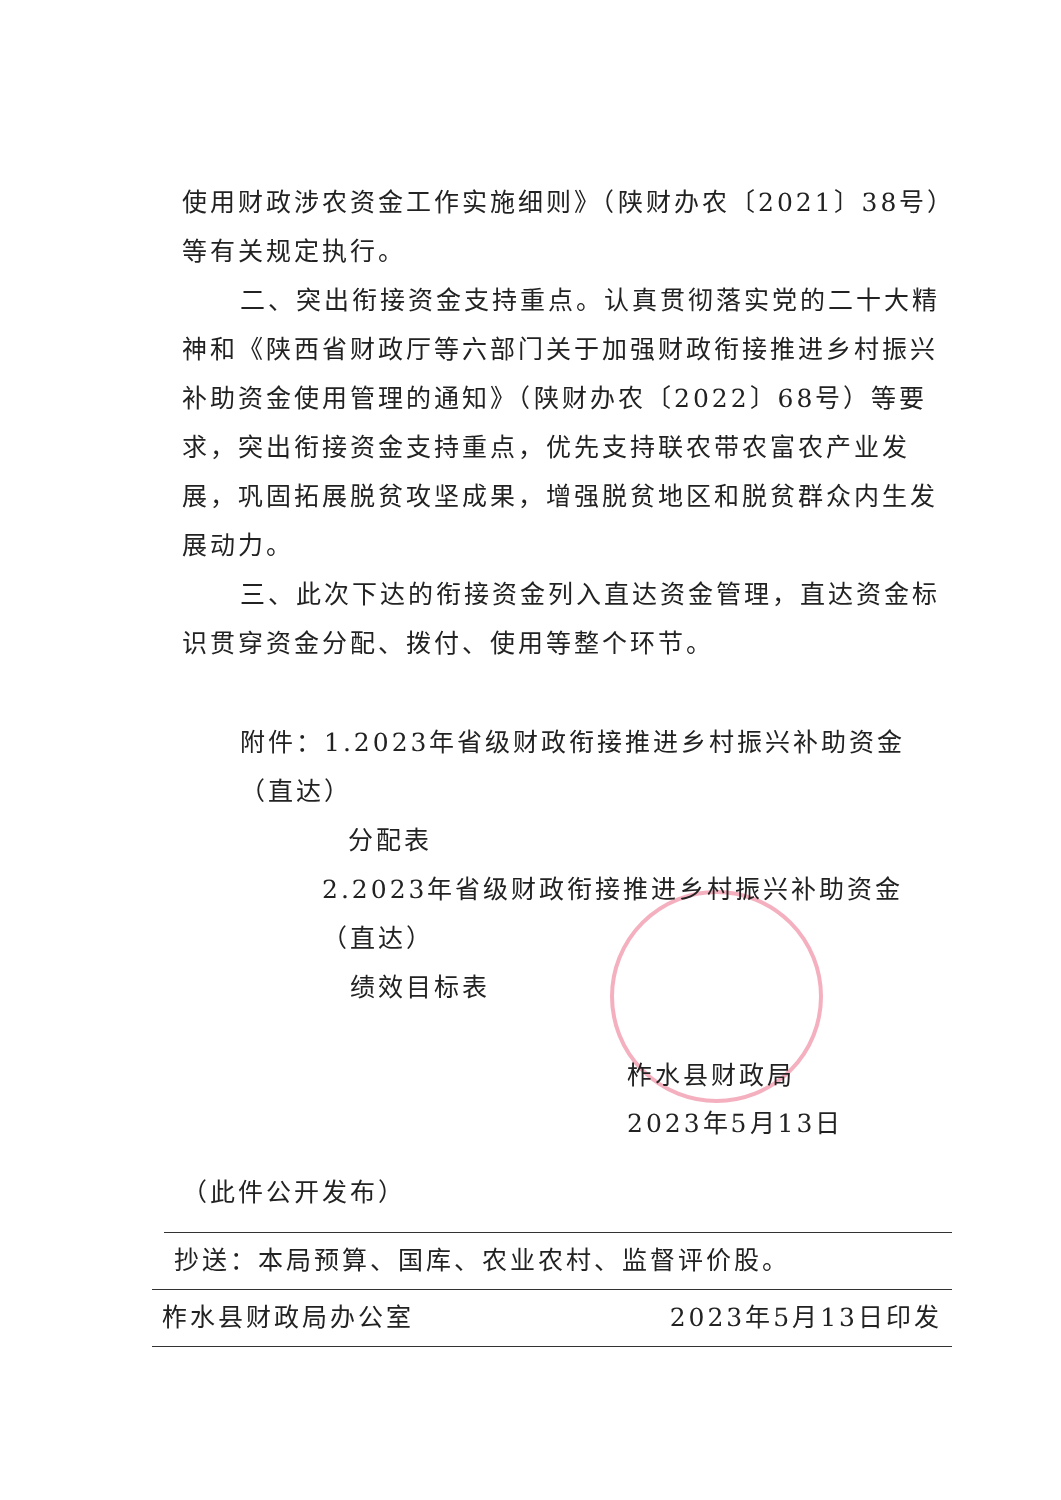使用财政涉农资金工作实施细则》（陕财办农〔2021〕38号）等有关规定执行。
二、突出衔接资金支持重点。认真贯彻落实党的二十大精神和《陕西省财政厅等六部门关于加强财政衔接推进乡村振兴补助资金使用管理的通知》（陕财办农〔2022〕68号）等要求，突出衔接资金支持重点，优先支持联农带农富农产业发展，巩固拓展脱贫攻坚成果，增强脱贫地区和脱贫群众内生发展动力。
三、此次下达的衔接资金列入直达资金管理，直达资金标识贯穿资金分配、拨付、使用等整个环节。
附件：1.2023年省级财政衔接推进乡村振兴补助资金（直达）
分配表
2.2023年省级财政衔接推进乡村振兴补助资金（直达）
绩效目标表
柞水县财政局
2023年5月13日
（此件公开发布）
抄送：本局预算、国库、农业农村、监督评价股。
柞水县财政局办公室 2023年5月13日印发